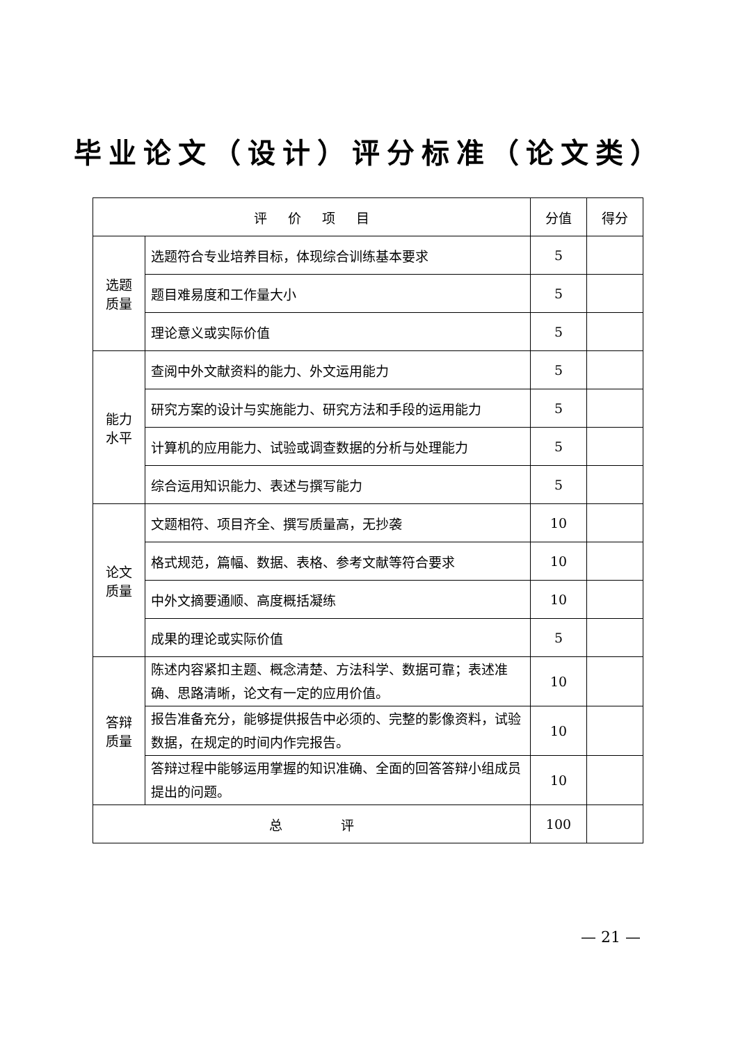毕业论文（设计）评分标准（论文类）
| 评 价 项 目 | | 分值 | 得分 |
| --- | --- | --- | --- |
| 选题 质量 | 选题符合专业培养目标，体现综合训练基本要求 | 5 | |
| | 题目难易度和工作量大小 | 5 | |
| | 理论意义或实际价值 | 5 | |
| 能力 水平 | 查阅中外文献资料的能力、外文运用能力 | 5 | |
| | 研究方案的设计与实施能力、研究方法和手段的运用能力 | 5 | |
| | 计算机的应用能力、试验或调查数据的分析与处理能力 | 5 | |
| | 综合运用知识能力、表述与撰写能力 | 5 | |
| 论文 质量 | 文题相符、项目齐全、撰写质量高，无抄袭 | 10 | |
| | 格式规范，篇幅、数据、表格、参考文献等符合要求 | 10 | |
| | 中外文摘要通顺、高度概括凝练 | 10 | |
| | 成果的理论或实际价值 | 5 | |
| 答辩 质量 | 陈述内容紧扣主题、概念清楚、方法科学、数据可靠；表述准确、思路清晰，论文有一定的应用价值。 | 10 | |
| | 报告准备充分，能够提供报告中必须的、完整的影像资料，试验数据，在规定的时间内作完报告。 | 10 | |
| | 答辩过程中能够运用掌握的知识准确、全面的回答答辩小组成员提出的问题。 | 10 | |
| 总 评 | | 100 | |
— 21 —